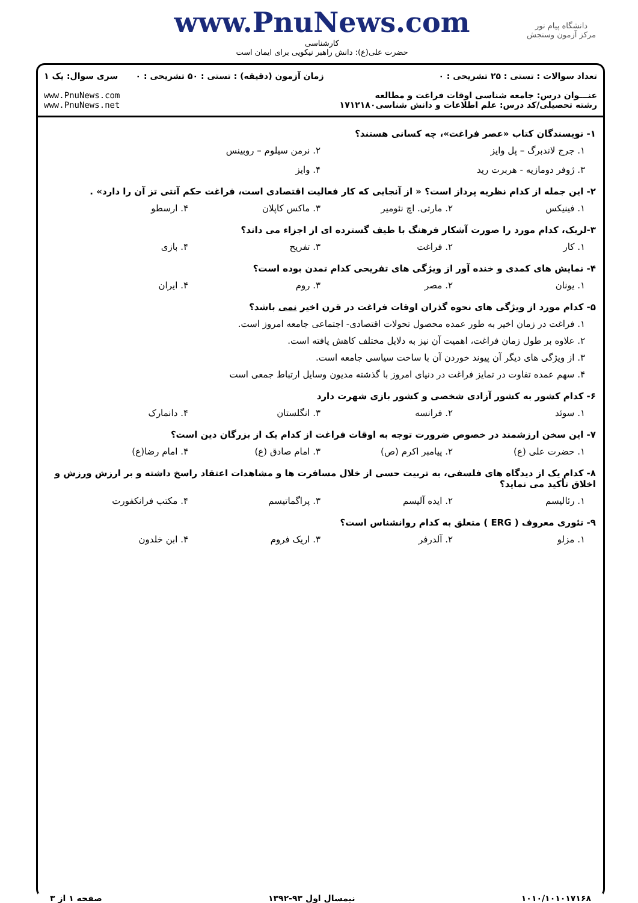دانشگاه پیام نور
مرکز آزمون وسنجش
www.PnuNews.com
کارشناسی
حضرت علی(ع): دانش راهبر نیکویی برای ایمان است
تعداد سوالات : تستی : ۲۵ تشریحی : ۰
عنـــوان درس: جامعه شناسی اوقات فراغت و مطالعه
رشته تحصیلی/کد درس: علم اطلاعات و دانش شناسی۱۷۱۲۱۸۰
زمان آزمون (دقیقه) : تستی : ۵۰ تشریحی : ۰
سری سوال: یک ۱
www.PnuNews.com
www.PnuNews.net
۱- نویسندگان کتاب «عصر فراغت»، چه کسانی هستند؟
۱. جرج لاندبرگ – پل وایز ۲. نرمن سیلوم – روبینس
۳. ژوفر دومازیه - هربرت رید ۴. وایز
۲- این جمله از کدام نظریه پرداز است؟ « از آنجایی که کار فعالیت اقتصادی است، فراغت حکم آنتی تز آن را دارد» .
۱. فینیکس ۲. مارتی. اچ نئومیر ۳. ماکس کاپلان ۴. ارسطو
۳-لربک، کدام مورد را صورت آشکار فرهنگ با طیف گسترده ای از اجزاء می داند؟
۱. کار ۲. فراغت ۳. تفریح ۴. بازی
۴- نمایش های کمدی و خنده آور از ویژگی های تفریحی کدام تمدن بوده است؟
۱. یونان ۲. مصر ۳. روم ۴. ایران
۵- کدام مورد از ویژگی های نحوه گذران اوقات فراغت در قرن اخیر نمی باشد؟
۱. فراغت در زمان اخیر به طور عمده محصول تحولات اقتصادی- اجتماعی جامعه امروز است.
۲. علاوه بر طول زمان فراغت، اهمیت آن نیز به دلایل مختلف کاهش یافته است.
۳. از ویژگی های دیگر آن پیوند خوردن آن با ساخت سیاسی جامعه است.
۴. سهم عمده تفاوت در تمایز فراغت در دنیای امروز با گذشته مدیون وسایل ارتباط جمعی است
۶- کدام کشور به کشور آزادی شخصی و کشور بازی شهرت دارد
۱. سوئد ۲. فرانسه ۳. انگلستان ۴. دانمارک
۷- این سخن ارزشمند در خصوص ضرورت توجه به اوقات فراغت از کدام یک از بزرگان دین است؟
۱. حضرت علی (ع) ۲. پیامبر اکرم (ص) ۳. امام صادق (ع) ۴. امام رضا(ع)
۸- کدام یک از دیدگاه های فلسفی، به تربیت حسی از خلال مسافرت ها و مشاهدات اعتقاد راسخ داشته و بر ارزش ورزش و اخلاق تأکید می نماید؟
۱. رئالیسم ۲. ایده آلیسم ۳. پراگماتیسم ۴. مکتب فرانکفورت
۹- تئوری معروف ( ERG ) متعلق به کدام روانشناس است؟
۱. مزلو ۲. آلدرفر ۳. اریک فروم ۴. ابن خلدون
۱۰۱۰/۱۰۱۰۱۷۱۶۸ نیمسال اول ۹۳-۱۳۹۲ صفحه ۱ از ۳